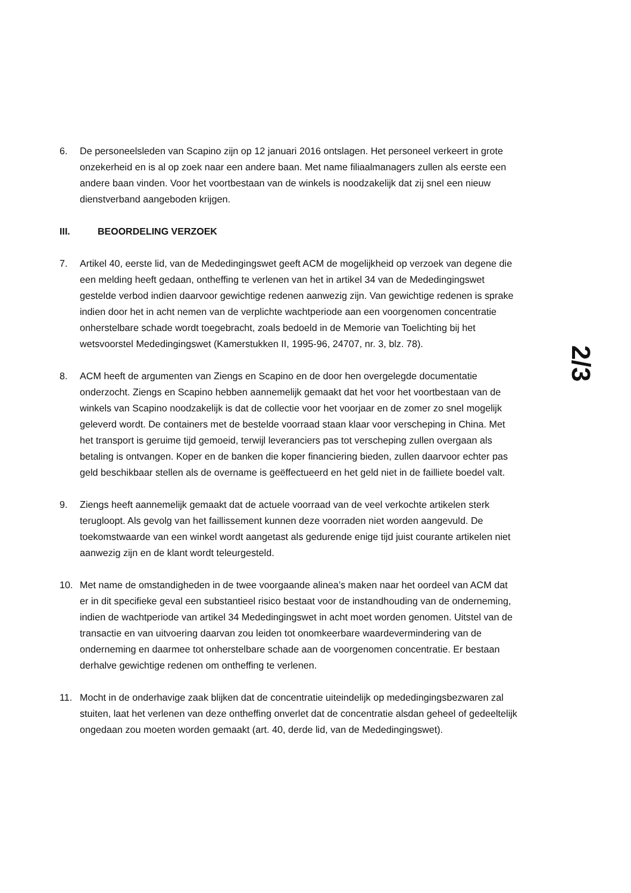6. De personeelsleden van Scapino zijn op 12 januari 2016 ontslagen. Het personeel verkeert in grote onzekerheid en is al op zoek naar een andere baan. Met name filiaalmanagers zullen als eerste een andere baan vinden. Voor het voortbestaan van de winkels is noodzakelijk dat zij snel een nieuw dienstverband aangeboden krijgen.
III. BEOORDELING VERZOEK
7. Artikel 40, eerste lid, van de Mededingingswet geeft ACM de mogelijkheid op verzoek van degene die een melding heeft gedaan, ontheffing te verlenen van het in artikel 34 van de Mededingingswet gestelde verbod indien daarvoor gewichtige redenen aanwezig zijn. Van gewichtige redenen is sprake indien door het in acht nemen van de verplichte wachtperiode aan een voorgenomen concentratie onherstelbare schade wordt toegebracht, zoals bedoeld in de Memorie van Toelichting bij het wetsvoorstel Mededingingswet (Kamerstukken II, 1995-96, 24707, nr. 3, blz. 78).
8. ACM heeft de argumenten van Ziengs en Scapino en de door hen overgelegde documentatie onderzocht. Ziengs en Scapino hebben aannemelijk gemaakt dat het voor het voortbestaan van de winkels van Scapino noodzakelijk is dat de collectie voor het voorjaar en de zomer zo snel mogelijk geleverd wordt. De containers met de bestelde voorraad staan klaar voor verscheping in China. Met het transport is geruime tijd gemoeid, terwijl leveranciers pas tot verscheping zullen overgaan als betaling is ontvangen. Koper en de banken die koper financiering bieden, zullen daarvoor echter pas geld beschikbaar stellen als de overname is geëffectueerd en het geld niet in de failliete boedel valt.
9. Ziengs heeft aannemelijk gemaakt dat de actuele voorraad van de veel verkochte artikelen sterk terugloopt. Als gevolg van het faillissement kunnen deze voorraden niet worden aangevuld. De toekomstwaarde van een winkel wordt aangetast als gedurende enige tijd juist courante artikelen niet aanwezig zijn en de klant wordt teleurgesteld.
10. Met name de omstandigheden in de twee voorgaande alinea’s maken naar het oordeel van ACM dat er in dit specifieke geval een substantieel risico bestaat voor de instandhouding van de onderneming, indien de wachtperiode van artikel 34 Mededingingswet in acht moet worden genomen. Uitstel van de transactie en van uitvoering daarvan zou leiden tot onomkeerbare waardevermindering van de onderneming en daarmee tot onherstelbare schade aan de voorgenomen concentratie. Er bestaan derhalve gewichtige redenen om ontheffing te verlenen.
11. Mocht in de onderhavige zaak blijken dat de concentratie uiteindelijk op mededingingsbezwaren zal stuiten, laat het verlenen van deze ontheffing onverlet dat de concentratie alsdan geheel of gedeeltelijk ongedaan zou moeten worden gemaakt (art. 40, derde lid, van de Mededingingswet).
2/3